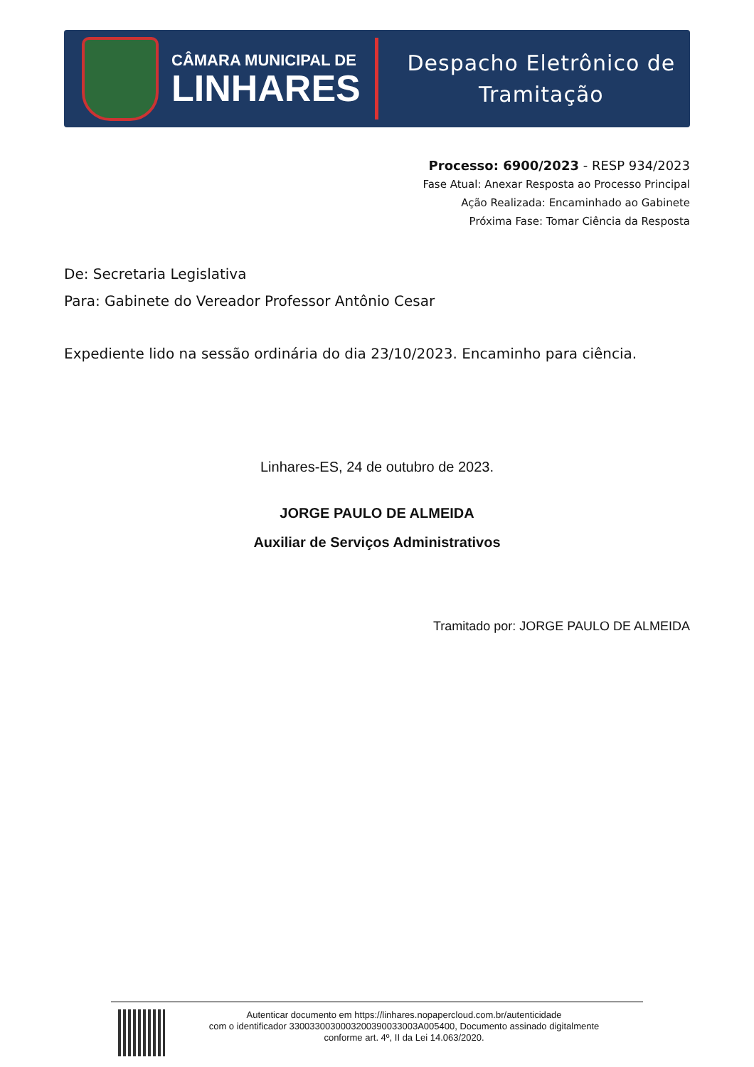CÂMARA MUNICIPAL DE
LINHARES
Despacho Eletrônico de
Tramitação
Processo: 6900/2023 - RESP 934/2023
Fase Atual: Anexar Resposta ao Processo Principal
Ação Realizada: Encaminhado ao Gabinete
Próxima Fase: Tomar Ciência da Resposta
De: Secretaria Legislativa
Para: Gabinete do Vereador Professor Antônio Cesar
Expediente lido na sessão ordinária do dia 23/10/2023. Encaminho para ciência.
Linhares-ES, 24 de outubro de 2023.
JORGE PAULO DE ALMEIDA
Auxiliar de Serviços Administrativos
Tramitado por: JORGE PAULO DE ALMEIDA
Autenticar documento em https://linhares.nopapercloud.com.br/autenticidade
com o identificador 3300330030003200390033003A005400, Documento assinado digitalmente
conforme art. 4º, II da Lei 14.063/2020.